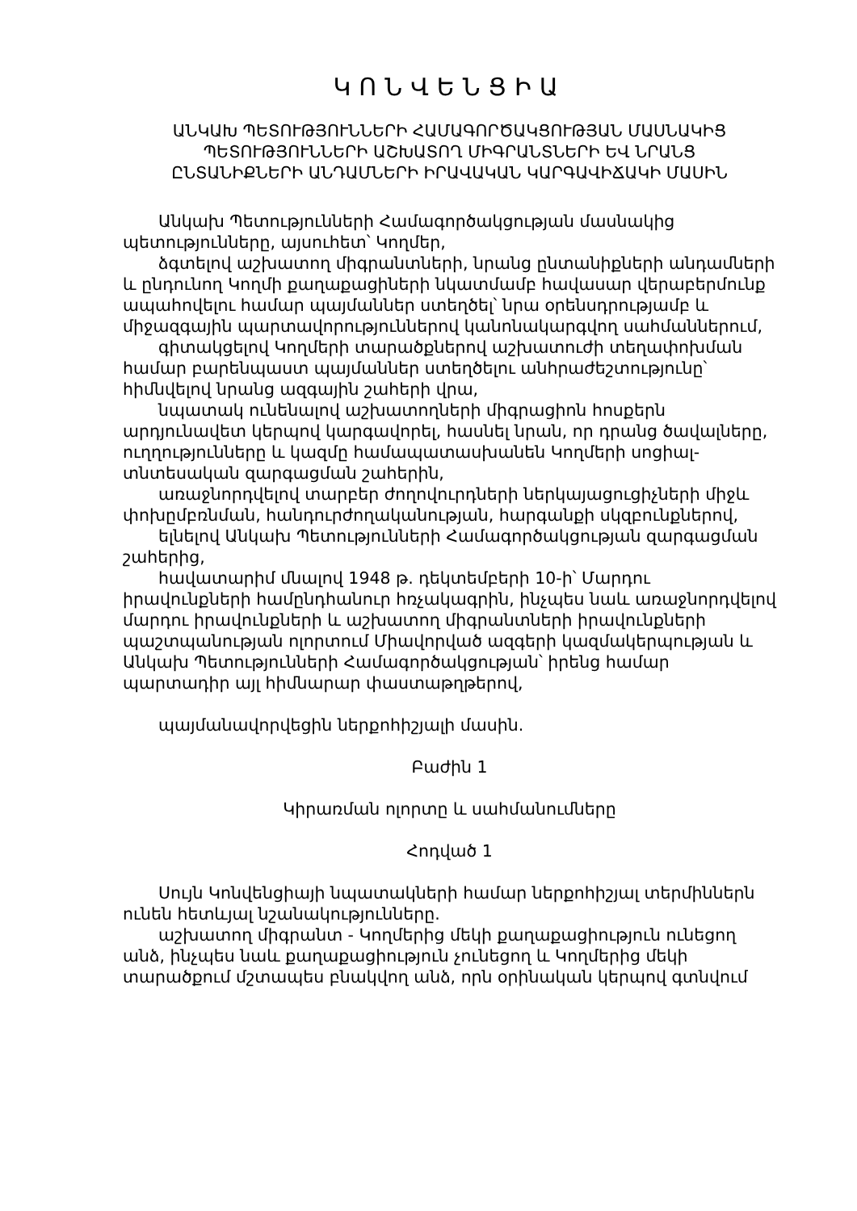ԿՈՆՎԵՆՑԻԱ
ԱՆԿԱԽ ՊԵՏՈՒԹՅՈՒՆՆԵՐԻ ՀԱՄԱԳՈՐԾԱԿՑՈՒԹՅԱՆ ՄԱՍՆԱԿԻՑ
ՊԵՏՈՒԹՅՈՒՆՆԵՐԻ ԱՇԽԱՏՈՂ ՄԻԳՐԱՆՏՆԵՐԻ ԵՎ ՆՐԱՆՑ
ԸՆՏԱՆԻՔՆԵՐԻ ԱՆԴԱՄՆԵՐԻ ԻՐԱՎԱԿԱՆ ԿԱՐԳԱՎԻՃԱԿԻ ՄԱՍԻՆ
Անկախ Պետությունների Համագործակցության մասնակից պետությունները, այսուհետ՝ Կողմեր,
ձգտելով աշխատող միգրանտների, նրանց ընտանիքների անդամների և ընդունող Կողմի քաղաքացիների նկատմամբ հավասար վերաբերմունք ապահովելու համար պայմաններ ստեղծել՝ նրա օրենսդրությամբ և միջազգային պարտավորություններով կանոնակարգվող սահմաններում,
գիտակցելով Կողմերի տարածքներով աշխատուժի տեղափոխման համար բարենպաստ պայմաններ ստեղծելու անհրաժեշտությունը՝ հիմնվելով նրանց ազգային շահերի վրա,
նպատակ ունենալով աշխատողների միգրացիոն հոսքերն արդյունավետ կերպով կարգավորել, հասնել նրան, որ դրանց ծավալները, ուղղությունները և կազմը համապատասխանեն Կողմերի սոցիալ-տնտեսական զարգացման շահերին,
առաջնորդվելով տարբեր ժողովուրդների ներկայացուցիչների միջև փոխըմբռնման, հանդուրժողականության, հարգանքի սկզբունքներով,
ելնելով Անկախ Պետությունների Համագործակցության զարգացման շահերից,
հավատարիմ մնալով 1948 թ. դեկտեմբերի 10-ի՝ Մարդու իրավունքների համընդհանուր հռչակագրին, ինչպես նաև առաջնորդվելով մարդու իրավունքների և աշխատող միգրանտների իրավունքների պաշտպանության ոլորտում Միավորված ազգերի կազմակերպության և Անկախ Պետությունների Համագործակցության՝ իրենց համար պարտադիր այլ հիմնարար փաստաթղթերով,
պայմանավորվեցին ներքոհիշյալի մասին.
Բաժին 1
Կիրառման ոլորտը և սահմանումները
Հոդված 1
Սույն Կոնվենցիայի նպատակների համար ներքոհիշյալ տերմիններն ունեն հետևյալ նշանակությունները.
աշխատող միգրանտ - Կողմերից մեկի քաղաքացիություն ունեցող անձ, ինչպես նաև քաղաքացիություն չունեցող և Կողմերից մեկի տարածքում մշտապես բնակվող անձ, որն օրինական կերպով գտնվում